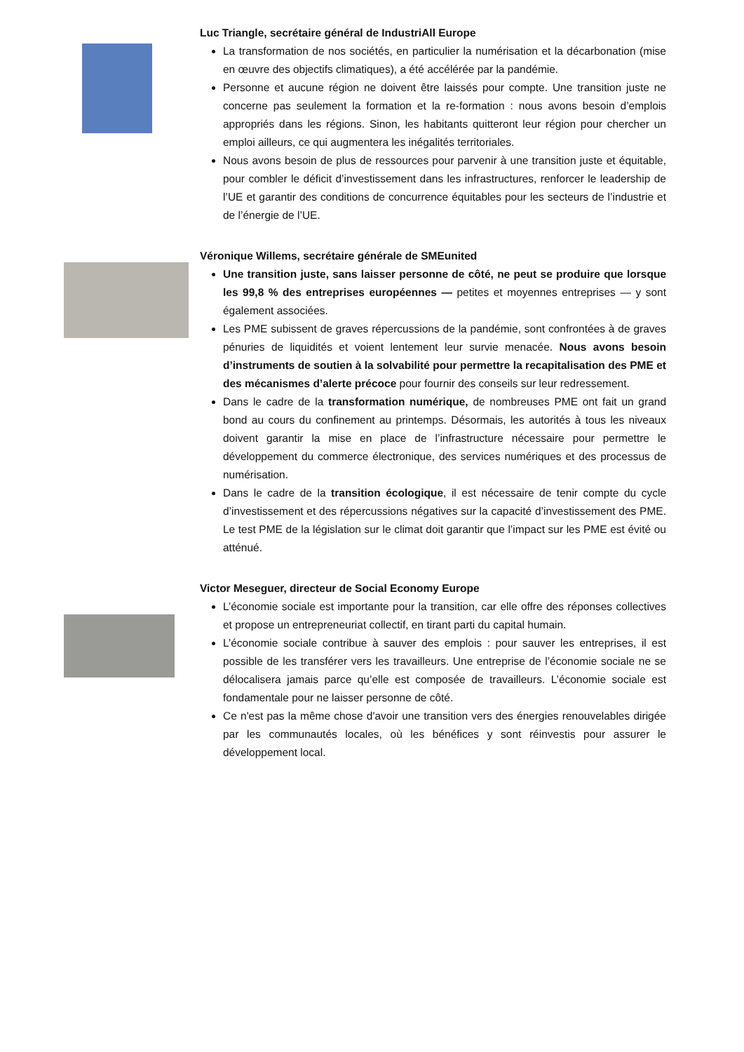Luc Triangle, secrétaire général de IndustriAll Europe
La transformation de nos sociétés, en particulier la numérisation et la décarbonation (mise en œuvre des objectifs climatiques), a été accélérée par la pandémie.
Personne et aucune région ne doivent être laissés pour compte. Une transition juste ne concerne pas seulement la formation et la re-formation : nous avons besoin d’emplois appropriés dans les régions. Sinon, les habitants quitteront leur région pour chercher un emploi ailleurs, ce qui augmentera les inégalités territoriales.
Nous avons besoin de plus de ressources pour parvenir à une transition juste et équitable, pour combler le déficit d’investissement dans les infrastructures, renforcer le leadership de l’UE et garantir des conditions de concurrence équitables pour les secteurs de l’industrie et de l’énergie de l’UE.
Véronique Willems, secrétaire générale de SMEunited
Une transition juste, sans laisser personne de côté, ne peut se produire que lorsque les 99,8 % des entreprises européennes — petites et moyennes entreprises — y sont également associées.
Les PME subissent de graves répercussions de la pandémie, sont confrontées à de graves pénuries de liquidités et voient lentement leur survie menacée. Nous avons besoin d’instruments de soutien à la solvabilité pour permettre la recapitalisation des PME et des mécanismes d’alerte précoce pour fournir des conseils sur leur redressement.
Dans le cadre de la transformation numérique, de nombreuses PME ont fait un grand bond au cours du confinement au printemps. Désormais, les autorités à tous les niveaux doivent garantir la mise en place de l’infrastructure nécessaire pour permettre le développement du commerce électronique, des services numériques et des processus de numérisation.
Dans le cadre de la transition écologique, il est nécessaire de tenir compte du cycle d’investissement et des répercussions négatives sur la capacité d’investissement des PME. Le test PME de la législation sur le climat doit garantir que l’impact sur les PME est évité ou atténué.
Victor Meseguer, directeur de Social Economy Europe
L’économie sociale est importante pour la transition, car elle offre des réponses collectives et propose un entrepreneuriat collectif, en tirant parti du capital humain.
L’économie sociale contribue à sauver des emplois : pour sauver les entreprises, il est possible de les transférer vers les travailleurs. Une entreprise de l’économie sociale ne se délocalisera jamais parce qu’elle est composée de travailleurs. L’économie sociale est fondamentale pour ne laisser personne de côté.
Ce n'est pas la même chose d'avoir une transition vers des énergies renouvelables dirigée par les communautés locales, où les bénéfices y sont réinvestis pour assurer le développement local.